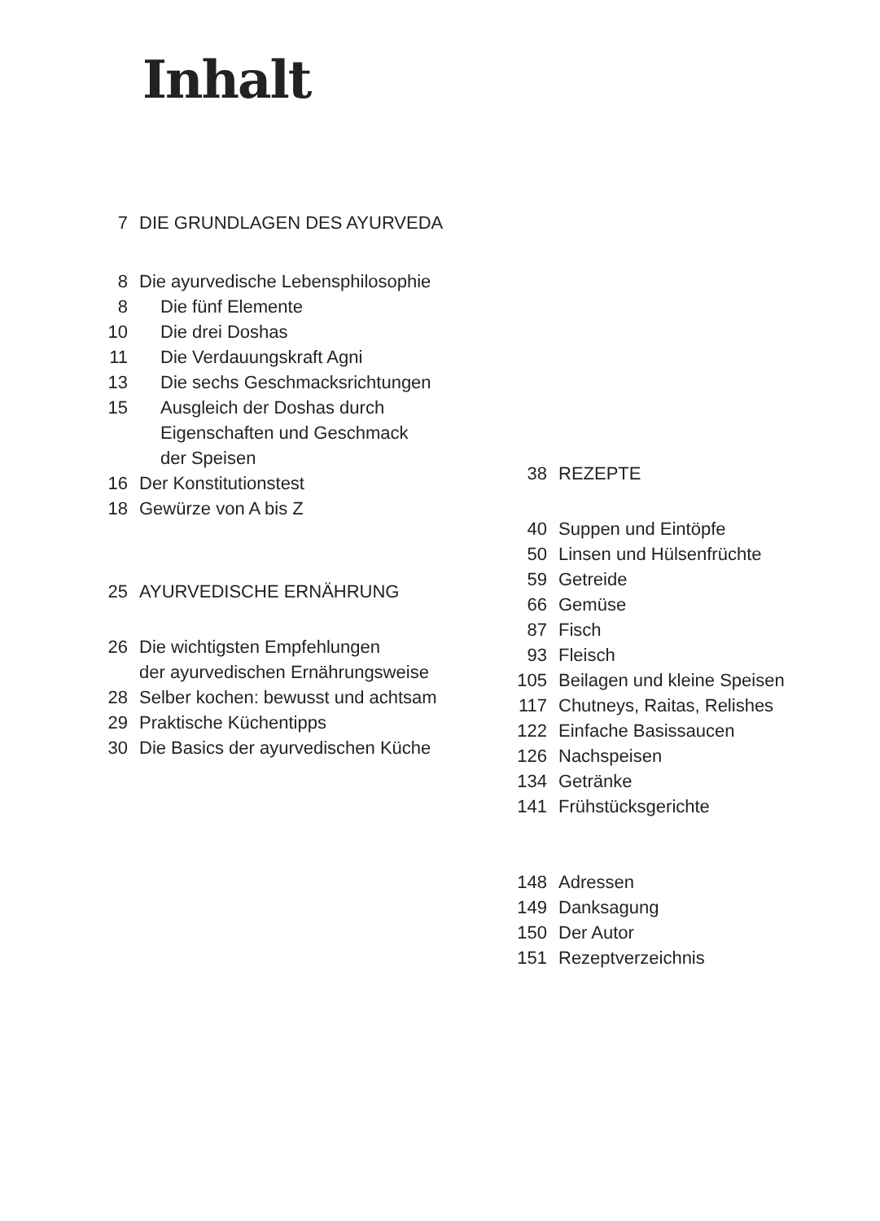Inhalt
7 DIE GRUNDLAGEN DES AYURVEDA
8 Die ayurvedische Lebensphilosophie
8 Die fünf Elemente
10 Die drei Doshas
11 Die Verdauungskraft Agni
13 Die sechs Geschmacksrichtungen
15 Ausgleich der Doshas durch
Eigenschaften und Geschmack
der Speisen
16 Der Konstitutionstest
18 Gewürze von A bis Z
25 AYURVEDISCHE ERNÄHRUNG
26 Die wichtigsten Empfehlungen
der ayurvedischen Ernährungsweise
28 Selber kochen: bewusst und achtsam
29 Praktische Küchentipps
30 Die Basics der ayurvedischen Küche
38 REZEPTE
40 Suppen und Eintöpfe
50 Linsen und Hülsenfrüchte
59 Getreide
66 Gemüse
87 Fisch
93 Fleisch
105 Beilagen und kleine Speisen
117 Chutneys, Raitas, Relishes
122 Einfache Basissaucen
126 Nachspeisen
134 Getränke
141 Frühstücksgerichte
148 Adressen
149 Danksagung
150 Der Autor
151 Rezeptverzeichnis